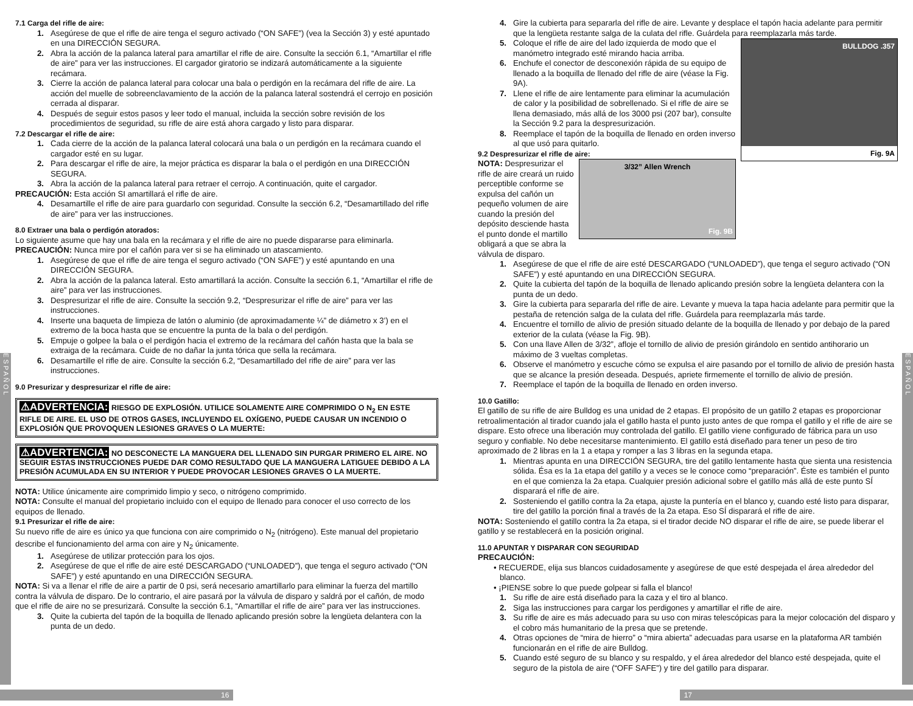E S P A Ñ O L
E S P A Ñ O L
7.1 Carga del rifle de aire:
1. Asegúrese de que el rifle de aire tenga el seguro activado (“ON SAFE”) (vea la Sección 3) y esté apuntado en una DIRECCIÓN SEGURA.
2. Abra la acción de la palanca lateral para amartillar el rifle de aire. Consulte la sección 6.1, “Amartillar el rifle de aire” para ver las instrucciones. El cargador giratorio se indizará automáticamente a la siguiente recámara.
3. Cierre la acción de palanca lateral para colocar una bala o perdigón en la recámara del rifle de aire. La acción del muelle de sobreenclavamiento de la acción de la palanca lateral sostendrá el cerrojo en posición cerrada al disparar.
4. Después de seguir estos pasos y leer todo el manual, incluida la sección sobre revisión de los procedimientos de seguridad, su rifle de aire está ahora cargado y listo para disparar.
7.2 Descargar el rifle de aire:
1. Cada cierre de la acción de la palanca lateral colocará una bala o un perdigón en la recámara cuando el cargador esté en su lugar.
2. Para descargar el rifle de aire, la mejor práctica es disparar la bala o el perdigón en una DIRECCIÓN SEGURA.
3. Abra la acción de la palanca lateral para retraer el cerrojo. A continuación, quite el cargador.
PRECAUCIÓN: Esta acción SI amartillará el rifle de aire.
4. Desamartille el rifle de aire para guardarlo con seguridad. Consulte la sección 6.2, “Desamartillado del rifle de aire” para ver las instrucciones.
8.0 Extraer una bala o perdigón atorados:
Lo siguiente asume que hay una bala en la recámara y el rifle de aire no puede dispararse para eliminarla.
PRECAUCIÓN: Nunca mire por el cañón para ver si se ha eliminado un atascamiento.
1. Asegúrese de que el rifle de aire tenga el seguro activado (“ON SAFE”) y esté apuntando en una DIRECCIÓN SEGURA.
2. Abra la acción de la palanca lateral. Esto amartillará la acción. Consulte la sección 6.1, “Amartillar el rifle de aire” para ver las instrucciones.
3. Despresurizar el rifle de aire. Consulte la sección 9.2, “Despresurizar el rifle de aire” para ver las instrucciones.
4. Inserte una baqueta de limpieza de latón o aluminio (de aproximadamente ¼” de diámetro x 3’) en el extremo de la boca hasta que se encuentre la punta de la bala o del perdigón.
5. Empuje o golpee la bala o el perdigón hacia el extremo de la recámara del cañón hasta que la bala se extraiga de la recámara. Cuide de no dañar la junta tórica que sella la recámara.
6. Desamartille el rifle de aire. Consulte la sección 6.2, “Desamartillado del rifle de aire” para ver las instrucciones.
9.0 Presurizar y despresurizar el rifle de aire:
⚠ADVERTENCIA: RIESGO DE EXPLOSIÓN. UTILICE SOLAMENTE AIRE COMPRIMIDO O N<sub>2</sub> EN ESTE RIFLE DE AIRE. EL USO DE OTROS GASES, INCLUYENDO EL OXÍGENO, PUEDE CAUSAR UN INCENDIO O EXPLOSIÓN QUE PROVOQUEN LESIONES GRAVES O LA MUERTE:
⚠ADVERTENCIA: NO DESCONECTE LA MANGUERA DEL LLENADO SIN PURGAR PRIMERO EL AIRE. NO SEGUIR ESTAS INSTRUCCIONES PUEDE DAR COMO RESULTADO QUE LA MANGUERA LATIGUEE DEBIDO A LA PRESIÓN ACUMULADA EN SU INTERIOR Y PUEDE PROVOCAR LESIONES GRAVES O LA MUERTE.
NOTA: Utilice únicamente aire comprimido limpio y seco, o nitrógeno comprimido.
NOTA: Consulte el manual del propietario incluido con el equipo de llenado para conocer el uso correcto de los equipos de llenado.
9.1 Presurizar el rifle de aire:
Su nuevo rifle de aire es único ya que funciona con aire comprimido o N<sub>2</sub> (nitrógeno). Este manual del propietario describe el funcionamiento del arma con aire y N<sub>2</sub> únicamente.
1. Asegúrese de utilizar protección para los ojos.
2. Asegúrese de que el rifle de aire esté DESCARGADO (“UNLOADED”), que tenga el seguro activado (“ON SAFE”) y esté apuntando en una DIRECCIÓN SEGURA.
NOTA: Si va a llenar el rifle de aire a partir de 0 psi, será necesario amartillarlo para eliminar la fuerza del martillo contra la válvula de disparo. De lo contrario, el aire pasará por la válvula de disparo y saldrá por el cañón, de modo que el rifle de aire no se presurizará. Consulte la sección 6.1, “Amartillar el rifle de aire” para ver las instrucciones.
3. Quite la cubierta del tapón de la boquilla de llenado aplicando presión sobre la lengüeta delantera con la punta de un dedo.
4. Gire la cubierta para separarla del rifle de aire. Levante y desplace el tapón hacia adelante para permitir que la lengüeta restante salga de la culata del rifle. Guárdela para reemplazarla más tarde.
BULLDOG .357
Fig. 9A
5. Coloque el rifle de aire del lado izquierda de modo que el manómetro integrado esté mirando hacia arriba.
6. Enchufe el conector de desconexión rápida de su equipo de llenado a la boquilla de llenado del rifle de aire (véase la Fig. 9A).
7. Llene el rifle de aire lentamente para eliminar la acumulación de calor y la posibilidad de sobrellenado. Si el rifle de aire se llena demasiado, más allá de los 3000 psi (207 bar), consulte la Sección 9.2 para la despresurización.
8. Reemplace el tapón de la boquilla de llenado en orden inverso al que usó para quitarlo.
9.2 Despresurizar el rifle de aire:
3/32” Allen Wrench
Fig. 9B
NOTA: Despresurizar el rifle de aire creará un ruido perceptible conforme se expulsa del cañón un pequeño volumen de aire cuando la presión del depósito desciende hasta el punto donde el martillo obligará a que se abra la válvula de disparo.
1. Asegúrese de que el rifle de aire esté DESCARGADO (“UNLOADED”), que tenga el seguro activado (“ON SAFE”) y esté apuntando en una DIRECCIÓN SEGURA.
2. Quite la cubierta del tapón de la boquilla de llenado aplicando presión sobre la lengüeta delantera con la punta de un dedo.
3. Gire la cubierta para separarla del rifle de aire. Levante y mueva la tapa hacia adelante para permitir que la pestaña de retención salga de la culata del rifle. Guárdela para reemplazarla más tarde.
4. Encuentre el tornillo de alivio de presión situado delante de la boquilla de llenado y por debajo de la pared exterior de la culata (véase la Fig. 9B).
5. Con una llave Allen de 3/32”, afloje el tornillo de alivio de presión girándolo en sentido antihorario un máximo de 3 vueltas completas.
6. Observe el manómetro y escuche cómo se expulsa el aire pasando por el tornillo de alivio de presión hasta que se alcance la presión deseada. Después, apriete firmemente el tornillo de alivio de presión.
7. Reemplace el tapón de la boquilla de llenado en orden inverso.
10.0 Gatillo:
El gatillo de su rifle de aire Bulldog es una unidad de 2 etapas. El propósito de un gatillo 2 etapas es proporcionar retroalimentación al tirador cuando jala el gatillo hasta el punto justo antes de que rompa el gatillo y el rifle de aire se dispare. Esto ofrece una liberación muy controlada del gatillo. El gatillo viene configurado de fábrica para un uso seguro y confiable. No debe necesitarse mantenimiento. El gatillo está diseñado para tener un peso de tiro aproximado de 2 libras en la 1 a etapa y romper a las 3 libras en la segunda etapa.
1. Mientras apunta en una DIRECCIÓN SEGURA, tire del gatillo lentamente hasta que sienta una resistencia sólida. Ésa es la 1a etapa del gatillo y a veces se le conoce como “preparación”. Éste es también el punto en el que comienza la 2a etapa. Cualquier presión adicional sobre el gatillo más allá de este punto SÍ disparará el rifle de aire.
2. Sosteniendo el gatillo contra la 2a etapa, ajuste la puntería en el blanco y, cuando esté listo para disparar, tire del gatillo la porción final a través de la 2a etapa. Eso SÍ disparará el rifle de aire.
NOTA: Sosteniendo el gatillo contra la 2a etapa, si el tirador decide NO disparar el rifle de aire, se puede liberar el gatillo y se restablecerá en la posición original.
11.0 APUNTAR Y DISPARAR CON SEGURIDAD
PRECAUCIÓN:
• RECUERDE, elija sus blancos cuidadosamente y asegúrese de que esté despejada el área alrededor del blanco.
• ¡PIENSE sobre lo que puede golpear si falla el blanco!
1. Su rifle de aire está diseñado para la caza y el tiro al blanco.
2. Siga las instrucciones para cargar los perdigones y amartillar el rifle de aire.
3. Su rifle de aire es más adecuado para su uso con miras telescópicas para la mejor colocación del disparo y el cobro más humanitario de la presa que se pretende.
4. Otras opciones de “mira de hierro” o “mira abierta” adecuadas para usarse en la plataforma AR también funcionarán en el rifle de aire Bulldog.
5. Cuando esté seguro de su blanco y su respaldo, y el área alrededor del blanco esté despejada, quite el seguro de la pistola de aire (“OFF SAFE”) y tire del gatillo para disparar.
16 17